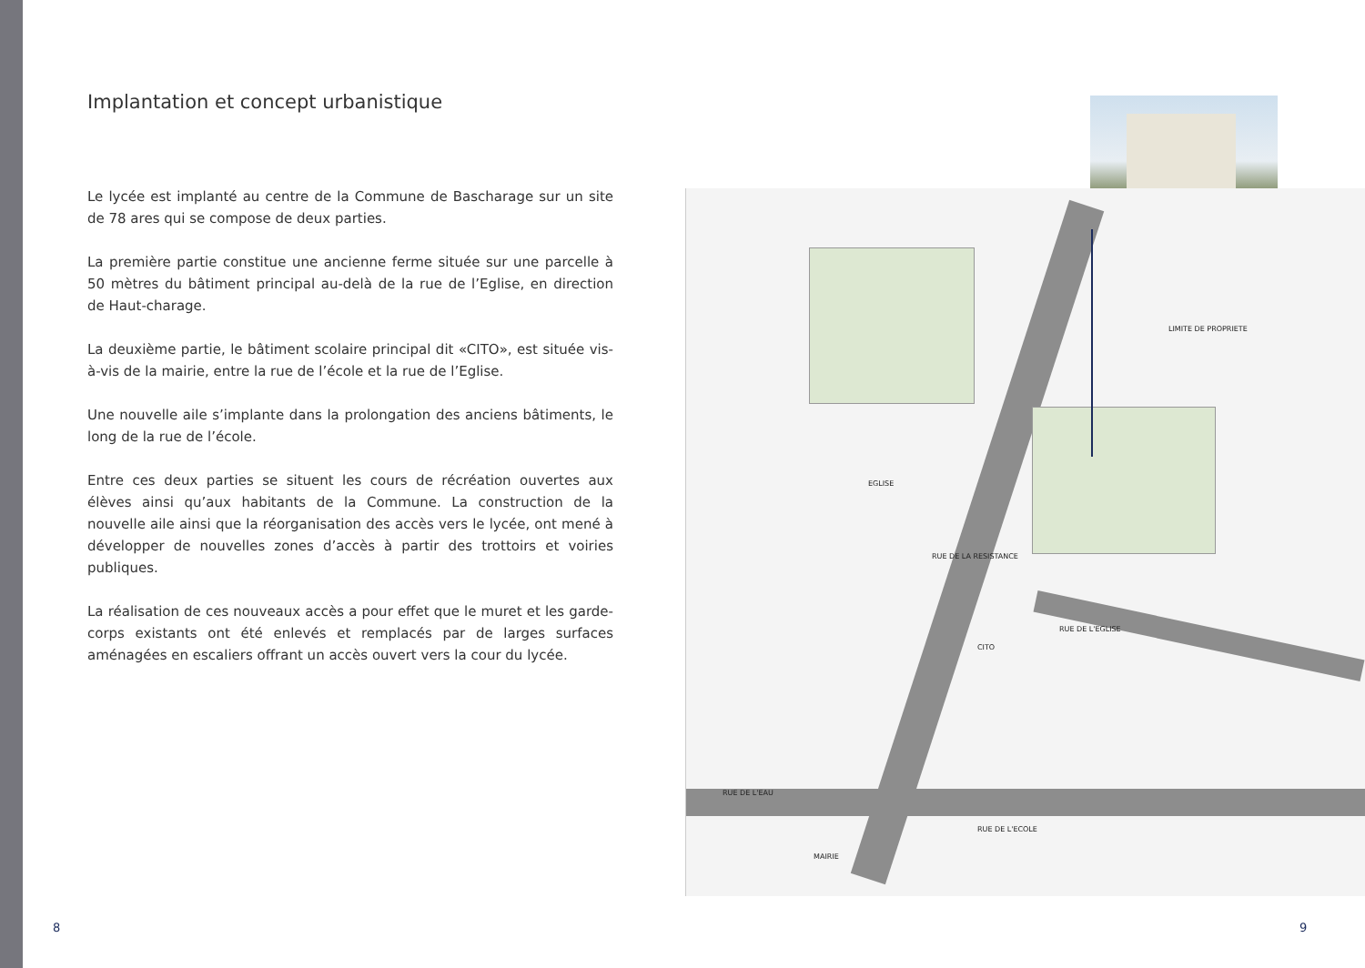Implantation et concept urbanistique
Le lycée est implanté au centre de la Commune de Bascharage sur un site de 78 ares qui se compose de deux parties.
La première partie constitue une ancienne ferme située sur une parcelle à 50 mètres du bâtiment principal au-delà de la rue de l’Eglise, en direction de Haut-charage.
La deuxième partie, le bâtiment scolaire principal dit «CITO», est située vis-à-vis de la mairie, entre la rue de l’école et la rue de l’Eglise.
Une nouvelle aile s’implante dans la prolongation des anciens bâtiments, le long de la rue de l’école.
Entre ces deux parties se situent les cours de récréation ouvertes aux élèves ainsi qu’aux habitants de la Commune. La construction de la nouvelle aile ainsi que la réorganisation des accès vers le lycée, ont mené à développer de nouvelles zones d’accès à partir des trottoirs et voiries publiques.
La réalisation de ces nouveaux accès a pour effet que le muret et les garde-corps existants ont été enlevés et remplacés par de larges surfaces aménagées en escaliers offrant un accès ouvert vers la cour du lycée.
EGLISE
RUE DE LA RESISTANCE
CITO
RUE DE L'EGLISE
RUE DE L'EAU
RUE DE L'ECOLE
MAIRIE
LIMITE DE PROPRIETE
8 9